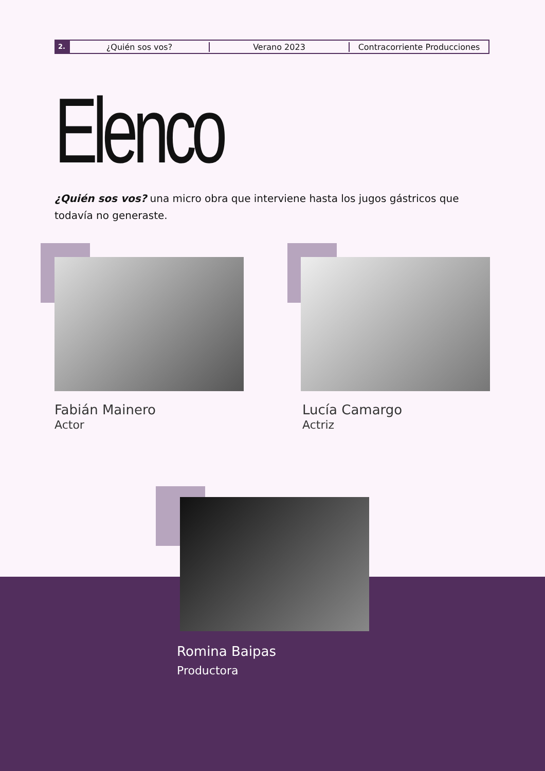2.
¿Quién sos vos? Verano 2023 Contracorriente Producciones
Elenco
¿Quién sos vos? una micro obra que interviene hasta los jugos gástricos que todavía no generaste.
Fabián Mainero
Actor
Lucía Camargo
Actriz
Romina Baipas
Productora